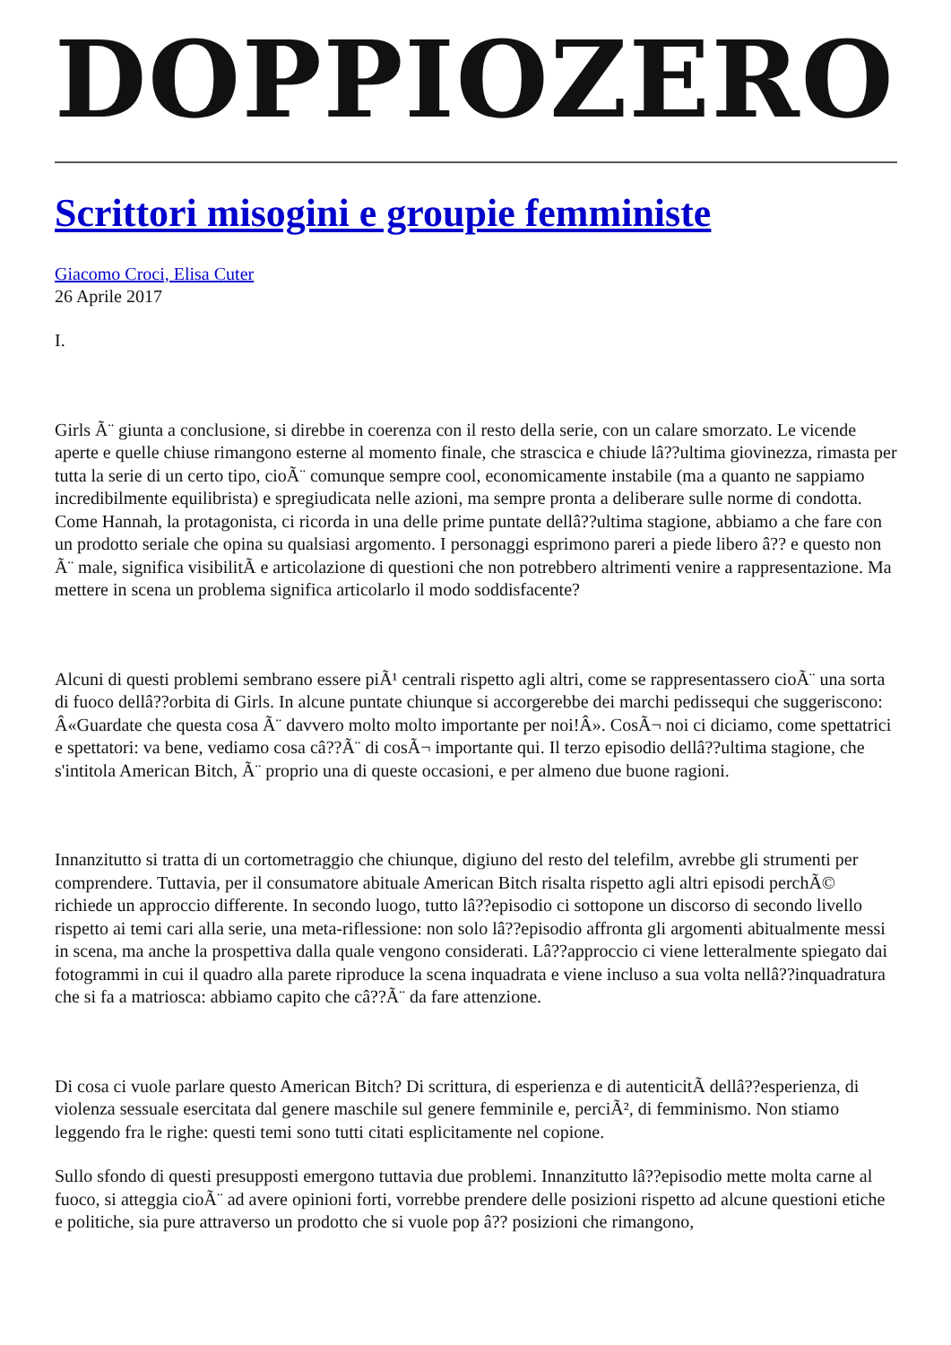DOPPIOZERO
Scrittori misogini e groupie femministe
Giacomo Croci, Elisa Cuter
26 Aprile 2017
I.
Girls Ã¨ giunta a conclusione, si direbbe in coerenza con il resto della serie, con un calare smorzato. Le vicende aperte e quelle chiuse rimangono esterne al momento finale, che strascica e chiude lâ??ultima giovinezza, rimasta per tutta la serie di un certo tipo, cioÃ¨ comunque sempre cool, economicamente instabile (ma a quanto ne sappiamo incredibilmente equilibrista) e spregiudicata nelle azioni, ma sempre pronta a deliberare sulle norme di condotta. Come Hannah, la protagonista, ci ricorda in una delle prime puntate dellâ??ultima stagione, abbiamo a che fare con un prodotto seriale che opina su qualsiasi argomento. I personaggi esprimono pareri a piede libero â?? e questo non Ã¨ male, significa visibilitÃ e articolazione di questioni che non potrebbero altrimenti venire a rappresentazione. Ma mettere in scena un problema significa articolarlo il modo soddisfacente?
Alcuni di questi problemi sembrano essere piÃ¹ centrali rispetto agli altri, come se rappresentassero cioÃ¨ una sorta di fuoco dellâ??orbita di Girls. In alcune puntate chiunque si accorgerebbe dei marchi pedissequi che suggeriscono: Â«Guardate che questa cosa Ã¨ davvero molto molto importante per noi!Â». CosÃ¬ noi ci diciamo, come spettatrici e spettatori: va bene, vediamo cosa câ??Ã¨ di cosÃ¬ importante qui. Il terzo episodio dellâ??ultima stagione, che s'intitola American Bitch, Ã¨ proprio una di queste occasioni, e per almeno due buone ragioni.
Innanzitutto si tratta di un cortometraggio che chiunque, digiuno del resto del telefilm, avrebbe gli strumenti per comprendere. Tuttavia, per il consumatore abituale American Bitch risalta rispetto agli altri episodi perchÃ© richiede un approccio differente. In secondo luogo, tutto lâ??episodio ci sottopone un discorso di secondo livello rispetto ai temi cari alla serie, una meta-riflessione: non solo lâ??episodio affronta gli argomenti abitualmente messi in scena, ma anche la prospettiva dalla quale vengono considerati. Lâ??approccio ci viene letteralmente spiegato dai fotogrammi in cui il quadro alla parete riproduce la scena inquadrata e viene incluso a sua volta nellâ??inquadratura che si fa a matriosca: abbiamo capito che câ??Ã¨ da fare attenzione.
Di cosa ci vuole parlare questo American Bitch? Di scrittura, di esperienza e di autenticitÃ dellâ??esperienza, di violenza sessuale esercitata dal genere maschile sul genere femminile e, perciÃ², di femminismo. Non stiamo leggendo fra le righe: questi temi sono tutti citati esplicitamente nel copione.
Sullo sfondo di questi presupposti emergono tuttavia due problemi. Innanzitutto lâ??episodio mette molta carne al fuoco, si atteggia cioÃ¨ ad avere opinioni forti, vorrebbe prendere delle posizioni rispetto ad alcune questioni etiche e politiche, sia pure attraverso un prodotto che si vuole pop â?? posizioni che rimangono,